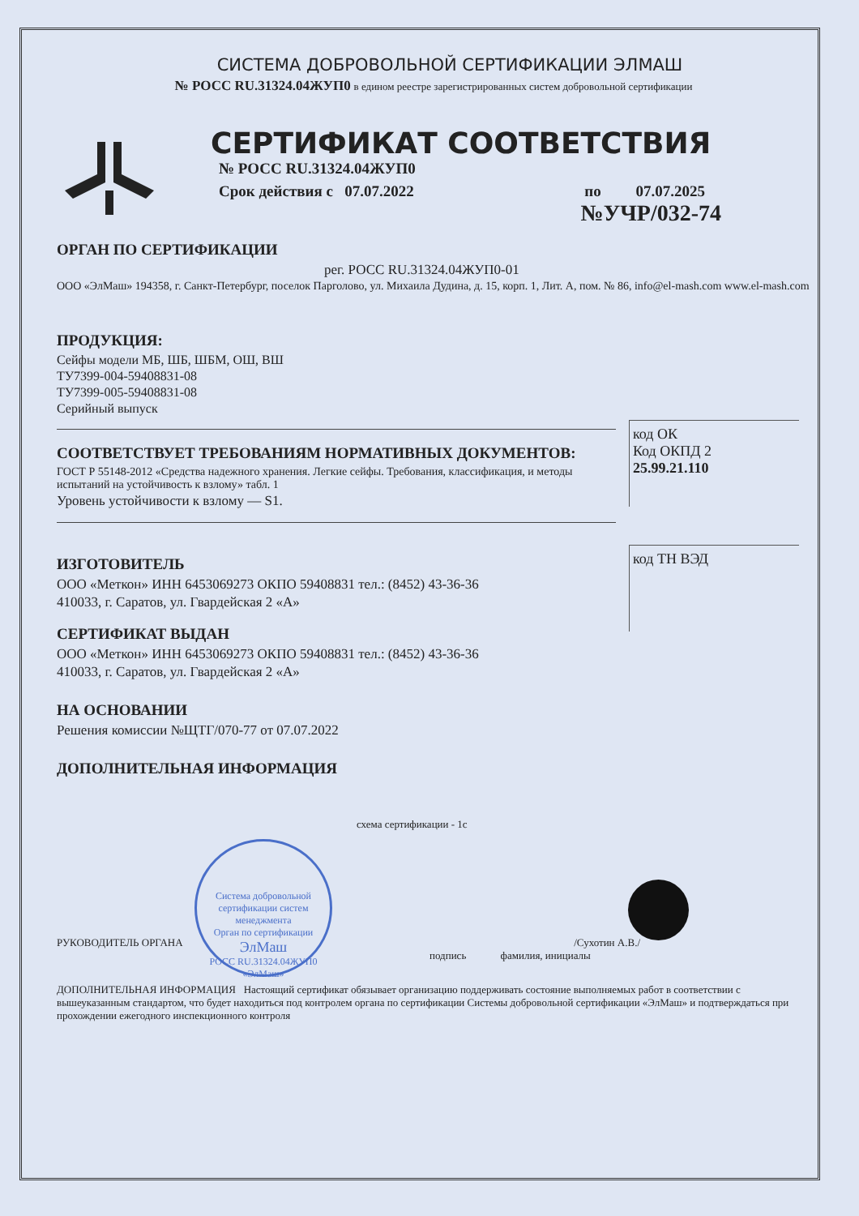СИСТЕМА ДОБРОВОЛЬНОЙ СЕРТИФИКАЦИИ ЭЛМАШ
№ РОСС RU.31324.04ЖУП0 в едином реестре зарегистрированных систем добровольной сертификации
СЕРТИФИКАТ СООТВЕТСТВИЯ
№ РОСС RU.31324.04ЖУП0
Срок действия с 07.07.2022 по 07.07.2025
№УЧР/032-74
ОРГАН ПО СЕРТИФИКАЦИИ
рег. РОСС RU.31324.04ЖУП0-01
ООО «ЭлМаш» 194358, г. Санкт-Петербург, поселок Парголово, ул. Михаила Дудина, д. 15, корп. 1, Лит. А, пом. № 86, info@el-mash.com www.el-mash.com
ПРОДУКЦИЯ:
код ОК
Код ОКПД 2
25.99.21.110
Сейфы модели МБ, ШБ, ШБМ, ОШ, ВШ
ТУ7399-004-59408831-08
ТУ7399-005-59408831-08
Серийный выпуск
СООТВЕТСТВУЕТ ТРЕБОВАНИЯМ НОРМАТИВНЫХ ДОКУМЕНТОВ:
код ТН ВЭД
ГОСТ Р 55148-2012 «Средства надежного хранения. Легкие сейфы. Требования, классификация, и методы испытаний на устойчивость к взлому» табл. 1
Уровень устойчивости к взлому — S1.
ИЗГОТОВИТЕЛЬ
ООО «Меткон» ИНН 6453069273 ОКПО 59408831 тел.: (8452) 43-36-36
410033, г. Саратов, ул. Гвардейская 2 «А»
СЕРТИФИКАТ ВЫДАН
ООО «Меткон» ИНН 6453069273 ОКПО 59408831 тел.: (8452) 43-36-36
410033, г. Саратов, ул. Гвардейская 2 «А»
НА ОСНОВАНИИ
Решения комиссии №ЩТГ/070-77 от 07.07.2022
ДОПОЛНИТЕЛЬНАЯ ИНФОРМАЦИЯ
схема сертификации - 1с
Система добровольной сертификации систем менеджмента
Орган по сертификации
ЭлМаш
РОСС RU.31324.04ЖУП0
«ЭлМаш»
РУКОВОДИТЕЛЬ ОРГАНА /Сухотин А.В./
подпись фамилия, инициалы
ДОПОЛНИТЕЛЬНАЯ ИНФОРМАЦИЯ Настоящий сертификат обязывает организацию поддерживать состояние выполняемых работ в соответствии с вышеуказанным стандартом, что будет находиться под контролем органа по сертификации Системы добровольной сертификации «ЭлМаш» и подтверждаться при прохождении ежегодного инспекционного контроля